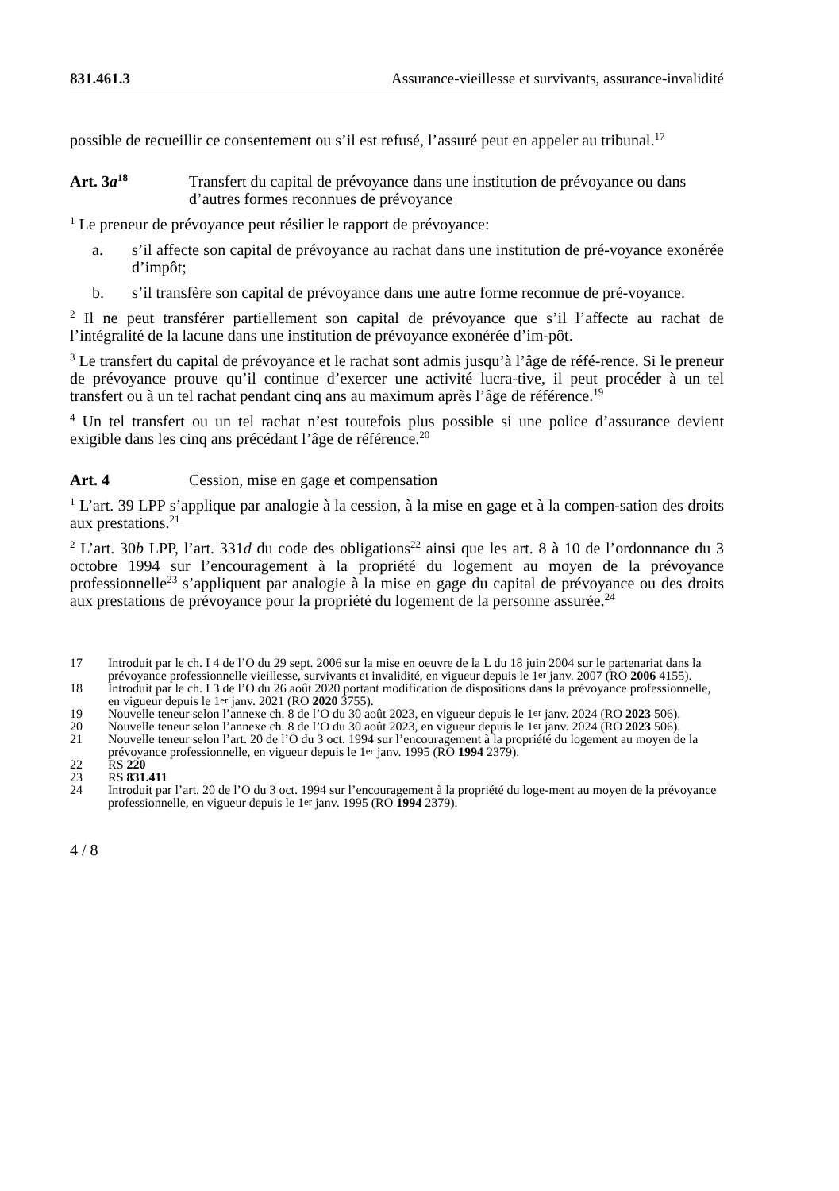831.461.3 Assurance-vieillesse et survivants, assurance-invalidité
possible de recueillir ce consentement ou s’il est refusé, l’assuré peut en appeler au tribunal.<sup>17</sup>
Art. 3a<sup>18</sup> Transfert du capital de prévoyance dans une institution de prévoyance ou dans d’autres formes reconnues de prévoyance
<sup>1</sup> Le preneur de prévoyance peut résilier le rapport de prévoyance:
a. s’il affecte son capital de prévoyance au rachat dans une institution de pré-voyance exonérée d’impôt;
b. s’il transfère son capital de prévoyance dans une autre forme reconnue de pré-voyance.
<sup>2</sup> Il ne peut transférer partiellement son capital de prévoyance que s’il l’affecte au rachat de l’intégralité de la lacune dans une institution de prévoyance exonérée d’im-pôt.
<sup>3</sup> Le transfert du capital de prévoyance et le rachat sont admis jusqu’à l’âge de réfé-rence. Si le preneur de prévoyance prouve qu’il continue d’exercer une activité lucra-tive, il peut procéder à un tel transfert ou à un tel rachat pendant cinq ans au maximum après l’âge de référence.<sup>19</sup>
<sup>4</sup> Un tel transfert ou un tel rachat n’est toutefois plus possible si une police d’assurance devient exigible dans les cinq ans précédant l’âge de référence.<sup>20</sup>
Art. 4 Cession, mise en gage et compensation
<sup>1</sup> L’art. 39 LPP s’applique par analogie à la cession, à la mise en gage et à la compen-sation des droits aux prestations.<sup>21</sup>
<sup>2</sup> L’art. 30b LPP, l’art. 331d du code des obligations<sup>22</sup> ainsi que les art. 8 à 10 de l’ordonnance du 3 octobre 1994 sur l’encouragement à la propriété du logement au moyen de la prévoyance professionnelle<sup>23</sup> s’appliquent par analogie à la mise en gage du capital de prévoyance ou des droits aux prestations de prévoyance pour la propriété du logement de la personne assurée.<sup>24</sup>
17 Introduit par le ch. I 4 de l’O du 29 sept. 2006 sur la mise en oeuvre de la L du 18 juin 2004 sur le partenariat dans la prévoyance professionnelle vieillesse, survivants et invalidité, en vigueur depuis le 1<sup>er</sup> janv. 2007 (RO 2006 4155).
18 Introduit par le ch. I 3 de l’O du 26 août 2020 portant modification de dispositions dans la prévoyance professionnelle, en vigueur depuis le 1<sup>er</sup> janv. 2021 (RO 2020 3755).
19 Nouvelle teneur selon l’annexe ch. 8 de l’O du 30 août 2023, en vigueur depuis le 1<sup>er</sup> janv. 2024 (RO 2023 506).
20 Nouvelle teneur selon l’annexe ch. 8 de l’O du 30 août 2023, en vigueur depuis le 1<sup>er</sup> janv. 2024 (RO 2023 506).
21 Nouvelle teneur selon l’art. 20 de l’O du 3 oct. 1994 sur l’encouragement à la propriété du logement au moyen de la prévoyance professionnelle, en vigueur depuis le 1<sup>er</sup> janv. 1995 (RO 1994 2379).
22 RS 220
23 RS 831.411
24 Introduit par l’art. 20 de l’O du 3 oct. 1994 sur l’encouragement à la propriété du loge-ment au moyen de la prévoyance professionnelle, en vigueur depuis le 1<sup>er</sup> janv. 1995 (RO 1994 2379).
4 / 8